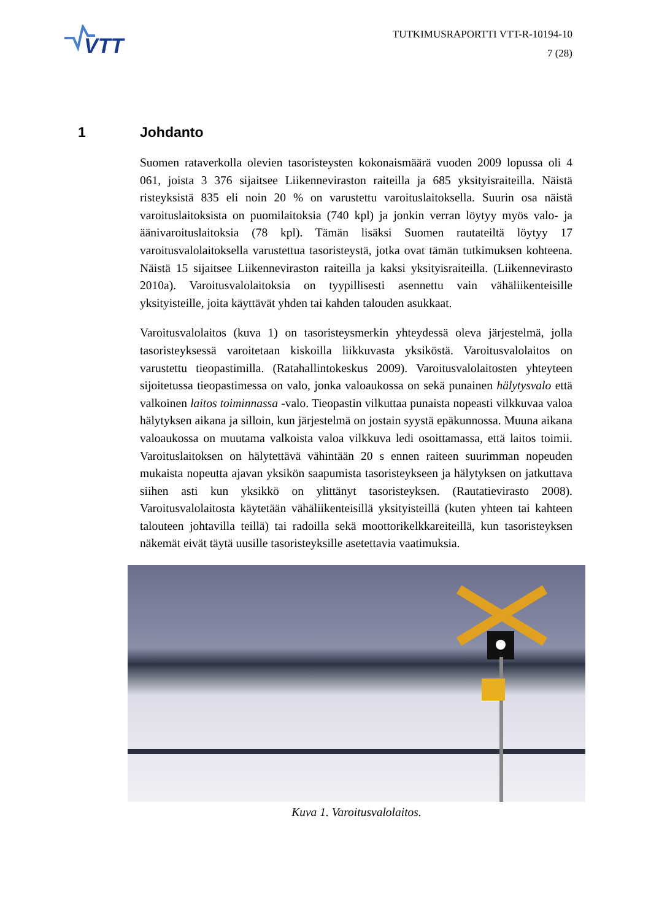VTT
TUTKIMUSRAPORTTI VTT-R-10194-10
7 (28)
1 Johdanto
Suomen rataverkolla olevien tasoristeysten kokonaismäärä vuoden 2009 lopussa oli 4 061, joista 3 376 sijaitsee Liikenneviraston raiteilla ja 685 yksityisraiteilla. Näistä risteyksistä 835 eli noin 20 % on varustettu varoituslaitoksella. Suurin osa näistä varoituslaitoksista on puomilaitoksia (740 kpl) ja jonkin verran löytyy myös valo- ja äänivaroituslaitoksia (78 kpl). Tämän lisäksi Suomen rautateiltä löytyy 17 varoitusvalolaitoksella varustettua tasoristeystä, jotka ovat tämän tutkimuksen kohteena. Näistä 15 sijaitsee Liikenneviraston raiteilla ja kaksi yksityisraiteilla. (Liikennevirasto 2010a). Varoitusvalolaitoksia on tyypillisesti asennettu vain vähäliikenteisille yksityisteille, joita käyttävät yhden tai kahden talouden asukkaat.
Varoitusvalolaitos (kuva 1) on tasoristeysmerkin yhteydessä oleva järjestelmä, jolla tasoristeyksessä varoitetaan kiskoilla liikkuvasta yksiköstä. Varoitusvalolaitos on varustettu tieopastimilla. (Ratahallintokeskus 2009). Varoitusvalolaitosten yhteyteen sijoitetussa tieopastimessa on valo, jonka valoaukossa on sekä punainen hälytysvalo että valkoinen laitos toiminnassa -valo. Tieopastin vilkuttaa punaista nopeasti vilkkuvaa valoa hälytyksen aikana ja silloin, kun järjestelmä on jostain syystä epäkunnossa. Muuna aikana valoaukossa on muutama valkoista valoa vilkkuva ledi osoittamassa, että laitos toimii. Varoituslaitoksen on hälytettävä vähintään 20 s ennen raiteen suurimman nopeuden mukaista nopeutta ajavan yksikön saapumista tasoristeykseen ja hälytyksen on jatkuttava siihen asti kun yksikkö on ylittänyt tasoristeyksen. (Rautatievirasto 2008). Varoitusvalolaitosta käytetään vähäliikenteisillä yksityisteillä (kuten yhteen tai kahteen talouteen johtavilla teillä) tai radoilla sekä moottorikelkkareiteillä, kun tasoristeyksen näkemät eivät täytä uusille tasoristeyksille asetettavia vaatimuksia.
Kuva 1. Varoitusvalolaitos.